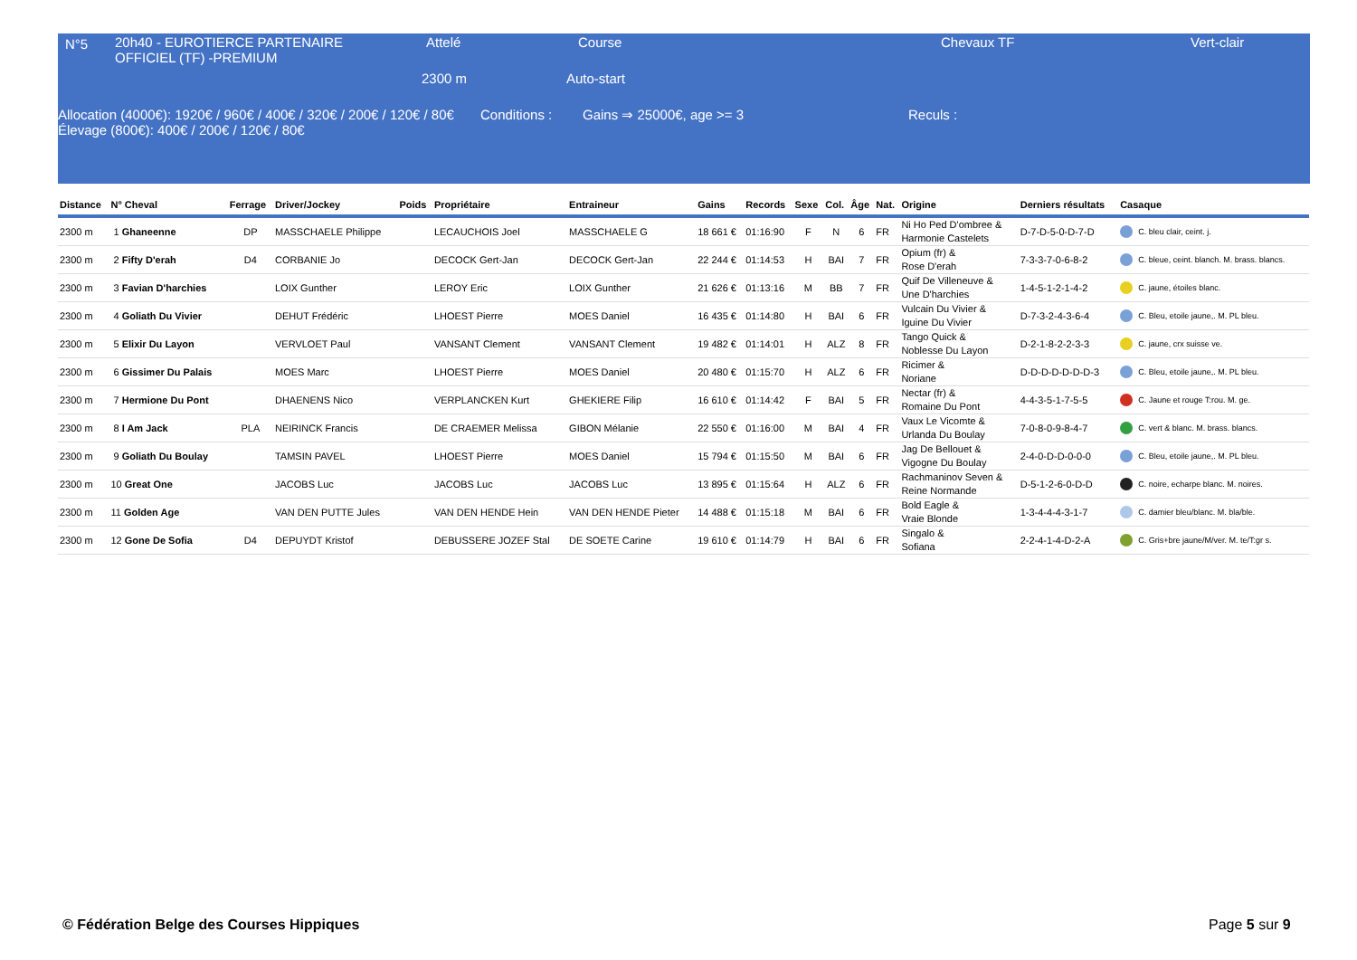N°5
20h40 - EUROTIERCE PARTENAIRE OFFICIEL (TF) -PREMIUM
Attelé Course Chevaux TF Vert-clair
2300 m Auto-start
Allocation (4000€): 1920€ / 960€ / 400€ / 320€ / 200€ / 120€ / 80€
Élevage (800€): 400€ / 200€ / 120€ / 80€
Conditions : Gains ⇒ 25000€, age >= 3 Reculs :
| Distance | N° Cheval | Ferrage | Driver/Jockey | Poids | Propriétaire | Entraineur | Gains | Records | Sexe | Col. | Âge | Nat. | Origine | Derniers résultats | Casaque |
| --- | --- | --- | --- | --- | --- | --- | --- | --- | --- | --- | --- | --- | --- | --- | --- |
| 2300 m | 1 Ghaneenne | DP | MASSCHAELE Philippe | | LECAUCHOIS Joel | MASSCHAELE G | 18 661 € | 01:16:90 | F | N | 6 | FR | Ni Ho Ped D'ombree & Harmonie Castelets | D-7-D-5-0-D-7-D | C. bleu clair, ceint. j. |
| 2300 m | 2 Fifty D'erah | D4 | CORBANIE Jo | | DECOCK Gert-Jan | DECOCK Gert-Jan | 22 244 € | 01:14:53 | H | BAI | 7 | FR | Opium (fr) & Rose D'erah | 7-3-3-7-0-6-8-2 | C. bleue, ceint. blanch. M. brass. blancs. |
| 2300 m | 3 Favian D'harchies | | LOIX Gunther | | LEROY Eric | LOIX Gunther | 21 626 € | 01:13:16 | M | BB | 7 | FR | Quif De Villeneuve & Une D'harchies | 1-4-5-1-2-1-4-2 | C. jaune, étoiles blanc. |
| 2300 m | 4 Goliath Du Vivier | | DEHUT Frédéric | | LHOEST Pierre | MOES Daniel | 16 435 € | 01:14:80 | H | BAI | 6 | FR | Vulcain Du Vivier & Iguine Du Vivier | D-7-3-2-4-3-6-4 | C. Bleu, etoile jaune,. M. PL bleu. |
| 2300 m | 5 Elixir Du Layon | | VERVLOET Paul | | VANSANT Clement | VANSANT Clement | 19 482 € | 01:14:01 | H | ALZ | 8 | FR | Tango Quick & Noblesse Du Layon | D-2-1-8-2-2-3-3 | C. jaune, crx suisse ve. |
| 2300 m | 6 Gissimer Du Palais | | MOES Marc | | LHOEST Pierre | MOES Daniel | 20 480 € | 01:15:70 | H | ALZ | 6 | FR | Ricimer & Noriane | D-D-D-D-D-D-D-3 | C. Bleu, etoile jaune,. M. PL bleu. |
| 2300 m | 7 Hermione Du Pont | | DHAENENS Nico | | VERPLANCKEN Kurt | GHEKIERE Filip | 16 610 € | 01:14:42 | F | BAI | 5 | FR | Nectar (fr) & Romaine Du Pont | 4-4-3-5-1-7-5-5 | C. Jaune et rouge T:rou. M. ge. |
| 2300 m | 8 I Am Jack | PLA | NEIRINCK Francis | | DE CRAEMER Melissa | GIBON Mélanie | 22 550 € | 01:16:00 | M | BAI | 4 | FR | Vaux Le Vicomte & Urlanda Du Boulay | 7-0-8-0-9-8-4-7 | C. vert & blanc. M. brass. blancs. |
| 2300 m | 9 Goliath Du Boulay | | TAMSIN PAVEL | | LHOEST Pierre | MOES Daniel | 15 794 € | 01:15:50 | M | BAI | 6 | FR | Jag De Bellouet & Vigogne Du Boulay | 2-4-0-D-D-0-0-0 | C. Bleu, etoile jaune,. M. PL bleu. |
| 2300 m | 10 Great One | | JACOBS Luc | | JACOBS Luc | JACOBS Luc | 13 895 € | 01:15:64 | H | ALZ | 6 | FR | Rachmaninov Seven & Reine Normande | D-5-1-2-6-0-D-D | C. noire, echarpe blanc. M. noires. |
| 2300 m | 11 Golden Age | | VAN DEN PUTTE Jules | | VAN DEN HENDE Hein | VAN DEN HENDE Pieter | 14 488 € | 01:15:18 | M | BAI | 6 | FR | Bold Eagle & Vraie Blonde | 1-3-4-4-4-3-1-7 | C. damier bleu/blanc. M. bla/ble. |
| 2300 m | 12 Gone De Sofia | D4 | DEPUYDT Kristof | | DEBUSSERE JOZEF Stal | DE SOETE Carine | 19 610 € | 01:14:79 | H | BAI | 6 | FR | Singalo & Sofiana | 2-2-4-1-4-D-2-A | C. Gris+bre jaune/M/ver. M. te/T:gr s. |
© Fédération Belge des Courses Hippiques
Page 5 sur 9